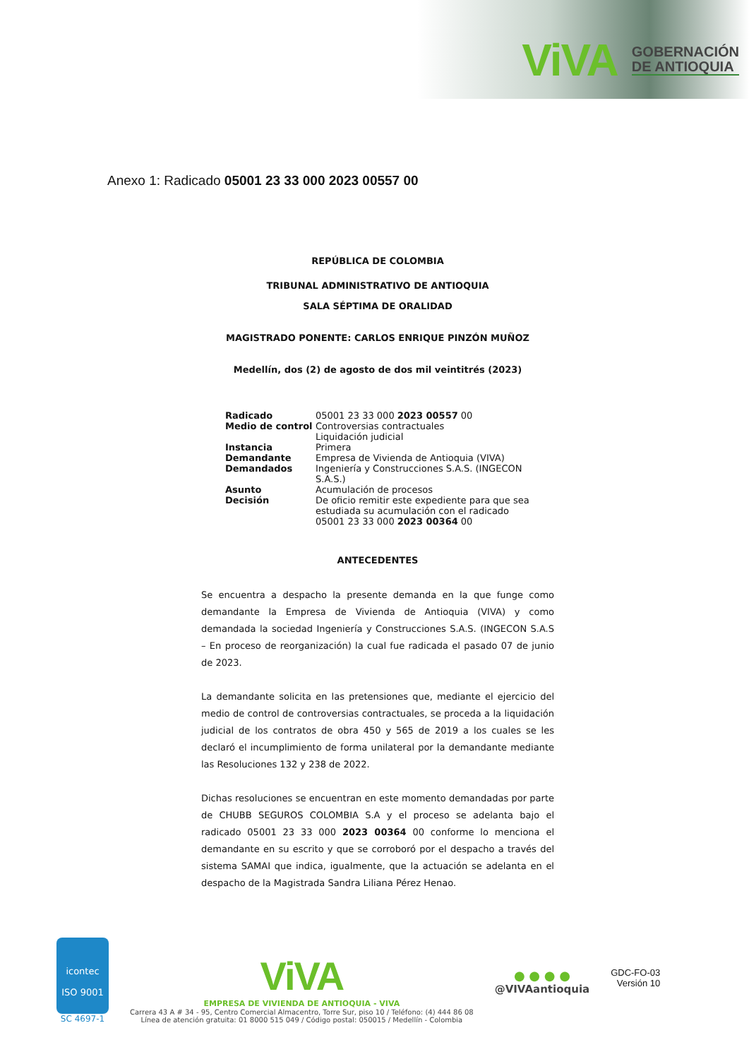ViVA GOBERNACIÓN
DE ANTIOQUIA
Anexo 1: Radicado 05001 23 33 000 2023 00557 00
REPÚBLICA DE COLOMBIA
TRIBUNAL ADMINISTRATIVO DE ANTIOQUIA
SALA SÉPTIMA DE ORALIDAD
MAGISTRADO PONENTE: CARLOS ENRIQUE PINZÓN MUÑOZ
Medellín, dos (2) de agosto de dos mil veintitrés (2023)
| Radicado | 05001 23 33 000 2023 00557 00 |
| Medio de control | Controversias contractuales Liquidación judicial |
| Instancia | Primera |
| Demandante | Empresa de Vivienda de Antioquia (VIVA) |
| Demandados | Ingeniería y Construcciones S.A.S. (INGECON S.A.S.) |
| Asunto | Acumulación de procesos |
| Decisión | De oficio remitir este expediente para que sea estudiada su acumulación con el radicado 05001 23 33 000 2023 00364 00 |
ANTECEDENTES
Se encuentra a despacho la presente demanda en la que funge como demandante la Empresa de Vivienda de Antioquia (VIVA) y como demandada la sociedad Ingeniería y Construcciones S.A.S. (INGECON S.A.S – En proceso de reorganización) la cual fue radicada el pasado 07 de junio de 2023.
La demandante solicita en las pretensiones que, mediante el ejercicio del medio de control de controversias contractuales, se proceda a la liquidación judicial de los contratos de obra 450 y 565 de 2019 a los cuales se les declaró el incumplimiento de forma unilateral por la demandante mediante las Resoluciones 132 y 238 de 2022.
Dichas resoluciones se encuentran en este momento demandadas por parte de CHUBB SEGUROS COLOMBIA S.A y el proceso se adelanta bajo el radicado 05001 23 33 000 2023 00364 00 conforme lo menciona el demandante en su escrito y que se corroboró por el despacho a través del sistema SAMAI que indica, igualmente, que la actuación se adelanta en el despacho de la Magistrada Sandra Liliana Pérez Henao.
icontec
ISO 9001
SC 4697-1
ViVA
EMPRESA DE VIVIENDA DE ANTIOQUIA - VIVA
Carrera 43 A # 34 - 95, Centro Comercial Almacentro, Torre Sur, piso 10 / Teléfono: (4) 444 86 08
Línea de atención gratuita: 01 8000 515 049 / Código postal: 050015 / Medellín - Colombia
● ● ● ●
@VIVAantioquia
GDC-FO-03
Versión 10